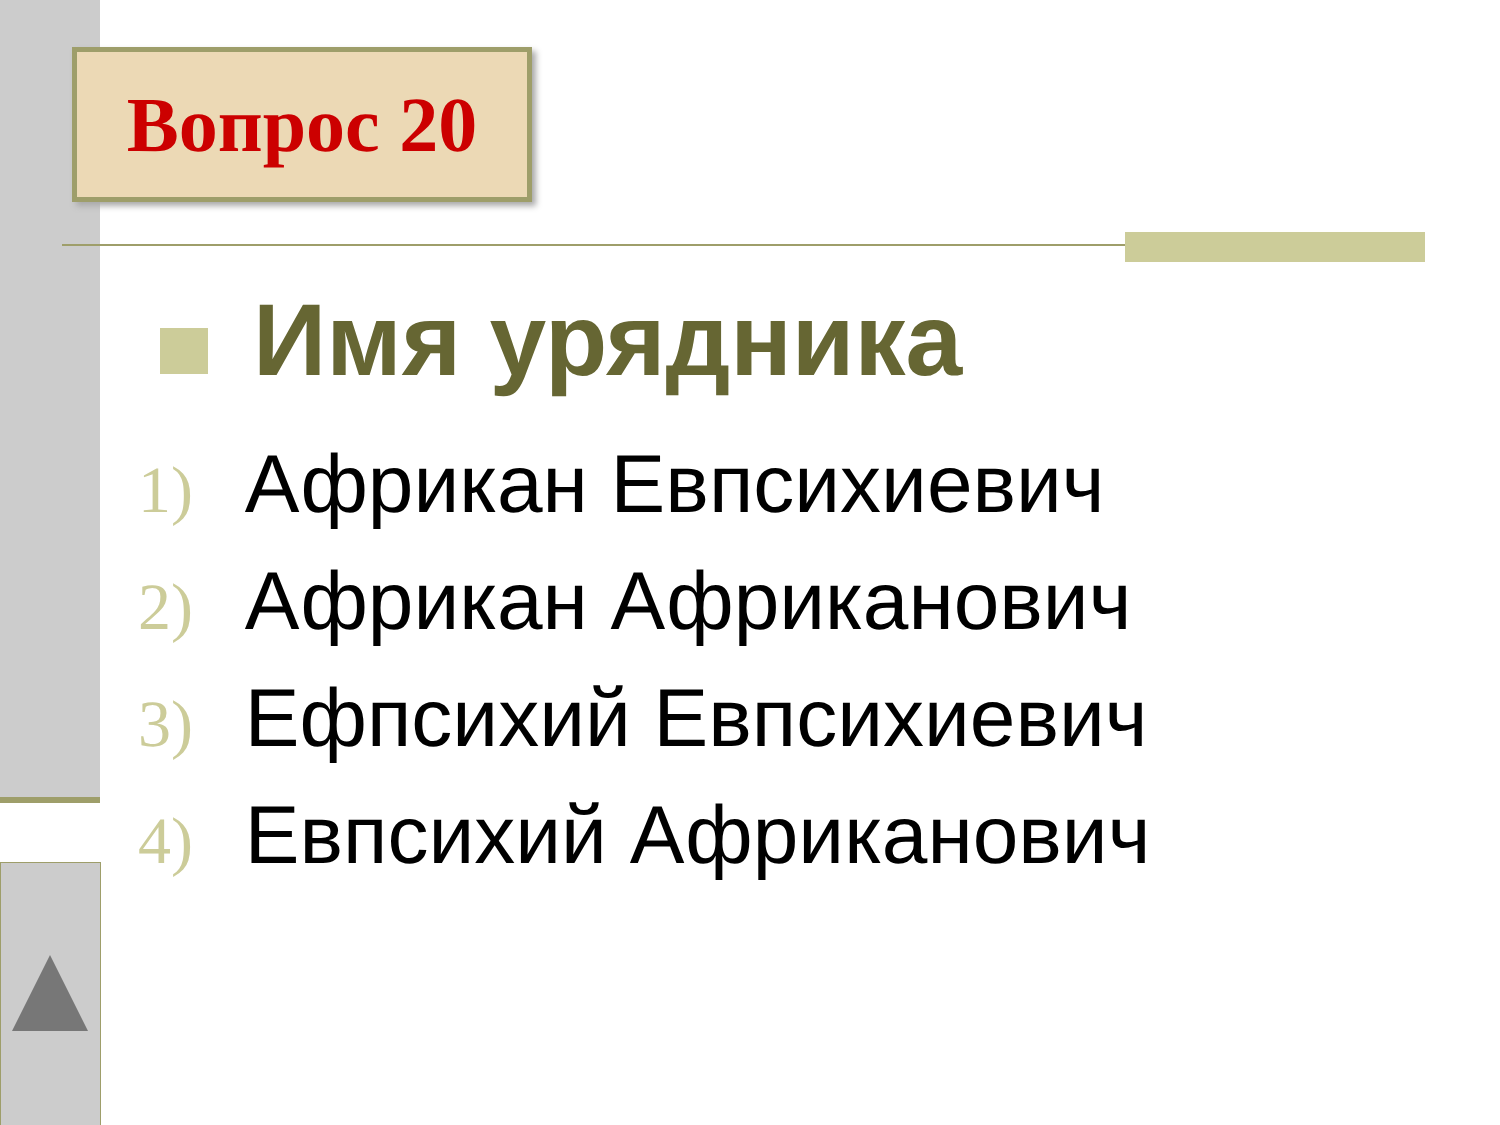Вопрос 20
Имя урядника
1) Африкан Евпсихиевич
2) Африкан Африканович
3) Ефпсихий Евпсихиевич
4) Евпсихий Африканович